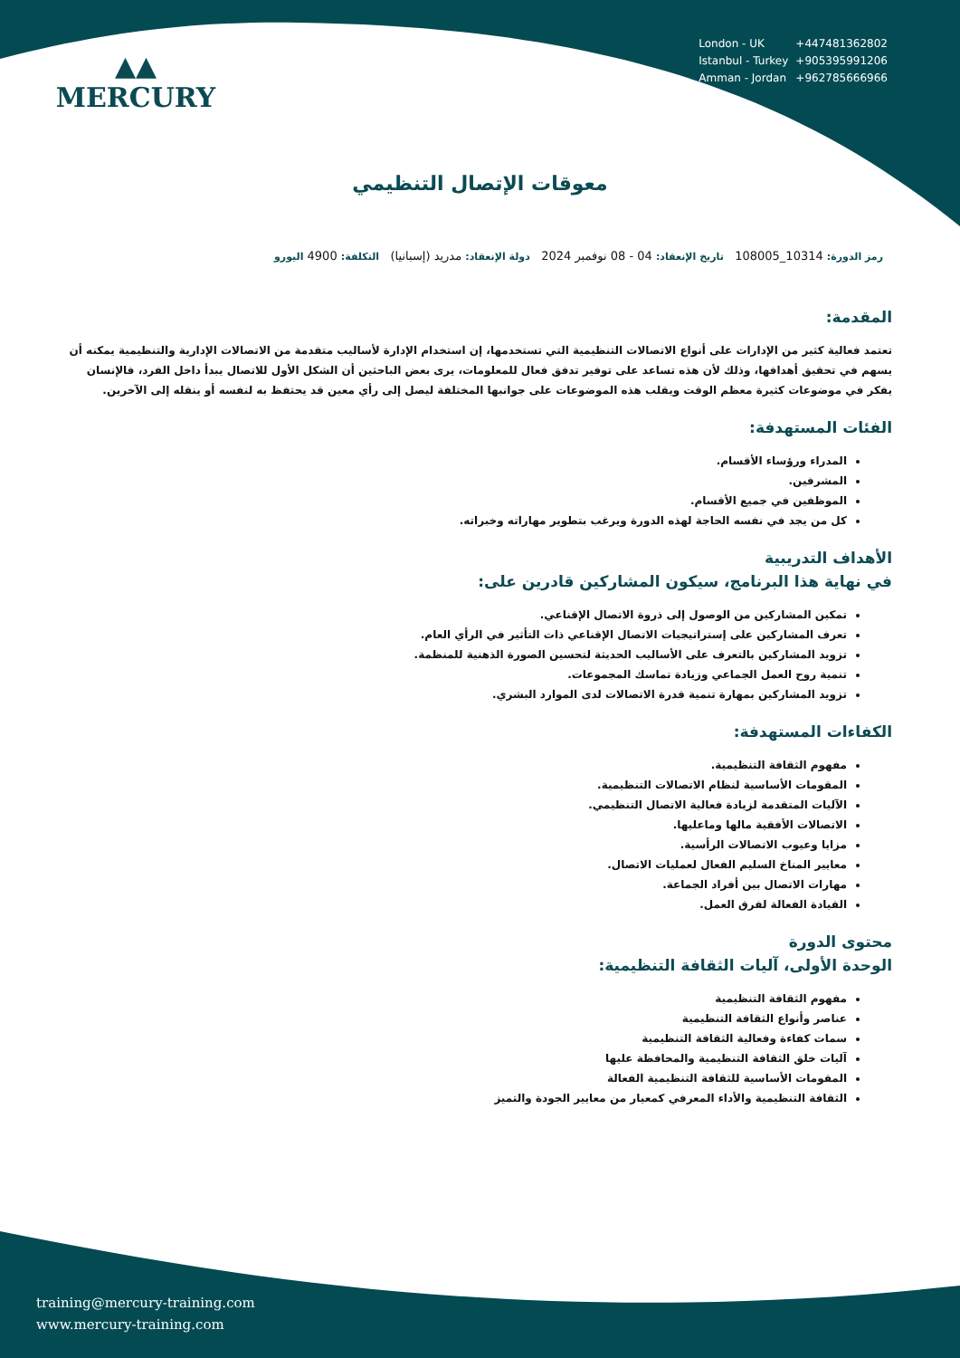▲▲
MERCURY
| London - UK | +447481362802 |
| Istanbul - Turkey | +905395991206 |
| Amman - Jordan | +962785666966 |
معوقات الإتصال التنظيمي
رمز الدورة: 10314_108005 تاريخ الإنعقاد: 04 - 08 نوفمبر 2024 دولة الإنعقاد: مدريد (إسبانيا) التكلفة: 4900 اليورو
المقدمة:
تعتمد فعالية كثير من الإدارات على أنواع الاتصالات التنظيمية التي تستخدمها، إن استخدام الإدارة لأساليب متقدمة من الاتصالات الإدارية والتنظيمية يمكنه أن يسهم في تحقيق أهدافها، وذلك لأن هذه تساعد على توفير تدفق فعال للمعلومات، يرى بعض الباحثين أن الشكل الأول للاتصال يبدأ داخل الفرد، فالإنسان يفكر في موضوعات كثيرة معظم الوقت ويقلب هذه الموضوعات على جوانبها المختلفة ليصل إلى رأي معين قد يحتفظ به لنفسه أو ينقله إلى الآخرين.
الفئات المستهدفة:
المدراء ورؤساء الأقسام.
المشرفين.
الموظفين في جميع الأقسام.
كل من يجد في نفسه الحاجة لهذه الدورة ويرغب بتطوير مهاراته وخبراته.
الأهداف التدريبية
في نهاية هذا البرنامج، سيكون المشاركين قادرين على:
تمكين المشاركين من الوصول إلى ذروة الاتصال الإقناعي.
تعرف المشاركين على إستراتيجيات الاتصال الإقناعي ذات التأثير في الرأي العام.
تزويد المشاركين بالتعرف على الأساليب الحديثة لتحسين الصورة الذهنية للمنظمة.
تنمية روح العمل الجماعي وزيادة تماسك المجموعات.
تزويد المشاركين بمهارة تنمية قدرة الاتصالات لدى الموارد البشري.
الكفاءات المستهدفة:
مفهوم الثقافة التنظيمية.
المقومات الأساسية لنظام الاتصالات التنظيمية.
الآليات المتقدمة لزيادة فعالية الاتصال التنظيمي.
الاتصالات الأفقية مالها وماعليها.
مزايا وعيوب الاتصالات الرأسية.
معايير المناخ السليم الفعال لعمليات الاتصال.
مهارات الاتصال بين أفراد الجماعة.
القيادة الفعالة لفرق العمل.
محتوى الدورة
الوحدة الأولى، آليات الثقافة التنظيمية:
مفهوم الثقافة التنظيمية
عناصر وأنواع الثقافة التنظيمية
سمات كفاءة وفعالية الثقافة التنظيمية
آليات خلق الثقافة التنظيمية والمحافظة عليها
المقومات الأساسية للثقافة التنظيمية الفعالة
الثقافة التنظيمية والأداء المعرفي كمعيار من معايير الجودة والتميز
training@mercury-training.com
www.mercury-training.com